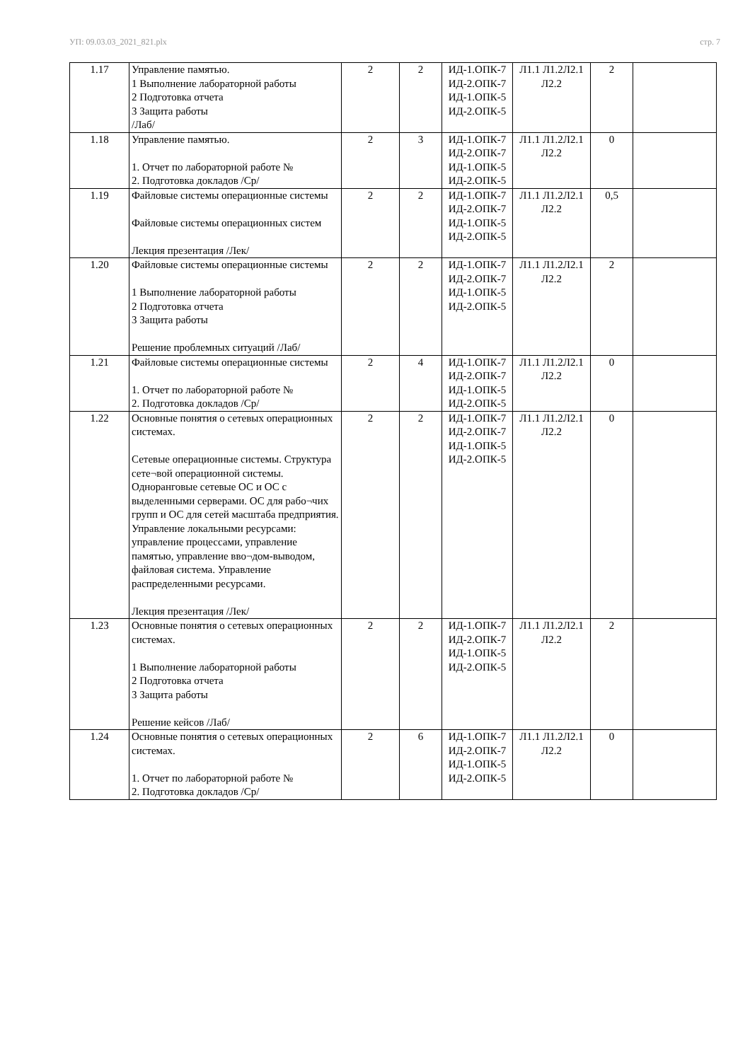УП: 09.03.03_2021_821.plx стр. 7
| 1.17 | Управление памятью. 1 Выполнение лабораторной работы 2 Подготовка отчета 3 Защита работы /Лаб/ | 2 | 2 | ИД-1.ОПК-7 ИД-2.ОПК-7 ИД-1.ОПК-5 ИД-2.ОПК-5 | Л1.1 Л1.2Л2.1 Л2.2 | 2 | |
| 1.18 | Управление памятью. 1. Отчет по лабораторной работе № 2. Подготовка докладов /Ср/ | 2 | 3 | ИД-1.ОПК-7 ИД-2.ОПК-7 ИД-1.ОПК-5 ИД-2.ОПК-5 | Л1.1 Л1.2Л2.1 Л2.2 | 0 | |
| 1.19 | Файловые системы операционные системы Файловые системы операционных систем Лекция презентация /Лек/ | 2 | 2 | ИД-1.ОПК-7 ИД-2.ОПК-7 ИД-1.ОПК-5 ИД-2.ОПК-5 | Л1.1 Л1.2Л2.1 Л2.2 | 0,5 | |
| 1.20 | Файловые системы операционные системы 1 Выполнение лабораторной работы 2 Подготовка отчета 3 Защита работы Решение проблемных ситуаций /Лаб/ | 2 | 2 | ИД-1.ОПК-7 ИД-2.ОПК-7 ИД-1.ОПК-5 ИД-2.ОПК-5 | Л1.1 Л1.2Л2.1 Л2.2 | 2 | |
| 1.21 | Файловые системы операционные системы 1. Отчет по лабораторной работе № 2. Подготовка докладов /Ср/ | 2 | 4 | ИД-1.ОПК-7 ИД-2.ОПК-7 ИД-1.ОПК-5 ИД-2.ОПК-5 | Л1.1 Л1.2Л2.1 Л2.2 | 0 | |
| 1.22 | Основные понятия о сетевых операционных системах. Сетевые операционные системы. Структура сете¬вой операционной системы. Одноранговые сетевые ОС и ОС с выделенными серверами. ОС для рабо¬чих групп и ОС для сетей масштаба предприятия. Управление локальными ресурсами: управление процессами, управление памятью, управление вво¬дом-выводом, файловая система. Управление распределенными ресурсами. Лекция презентация /Лек/ | 2 | 2 | ИД-1.ОПК-7 ИД-2.ОПК-7 ИД-1.ОПК-5 ИД-2.ОПК-5 | Л1.1 Л1.2Л2.1 Л2.2 | 0 | |
| 1.23 | Основные понятия о сетевых операционных системах. 1 Выполнение лабораторной работы 2 Подготовка отчета 3 Защита работы Решение кейсов /Лаб/ | 2 | 2 | ИД-1.ОПК-7 ИД-2.ОПК-7 ИД-1.ОПК-5 ИД-2.ОПК-5 | Л1.1 Л1.2Л2.1 Л2.2 | 2 | |
| 1.24 | Основные понятия о сетевых операционных системах. 1. Отчет по лабораторной работе № 2. Подготовка докладов /Ср/ | 2 | 6 | ИД-1.ОПК-7 ИД-2.ОПК-7 ИД-1.ОПК-5 ИД-2.ОПК-5 | Л1.1 Л1.2Л2.1 Л2.2 | 0 | |